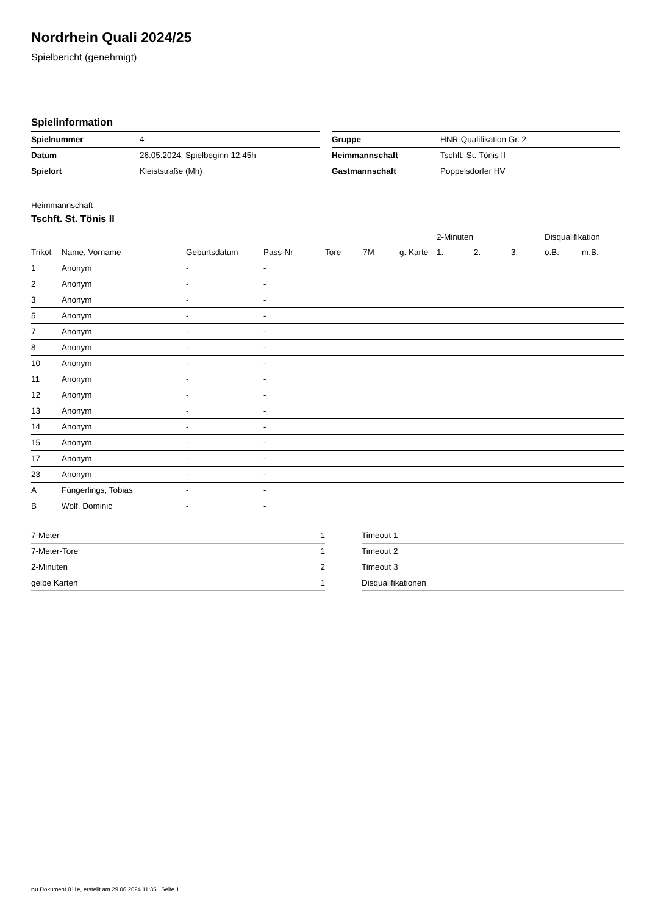Nordrhein Quali 2024/25
Spielbericht (genehmigt)
Spielinformation
| Spielnummer | 4 |
| Datum | 26.05.2024, Spielbeginn 12:45h |
| Spielort | Kleiststraße (Mh) |
| Gruppe | HNR-Qualifikation Gr. 2 |
| Heimmannschaft | Tschft. St. Tönis II |
| Gastmannschaft | Poppelsdorfer HV |
Heimmannschaft
Tschft. St. Tönis II
| | | | | | | | 2-Minuten | | | Disqualifikation | |
| --- | --- | --- | --- | --- | --- | --- | --- | --- | --- | --- | --- |
| Trikot | Name, Vorname | Geburtsdatum | Pass-Nr | Tore | 7M | g. Karte | 1. | 2. | 3. | o.B. | m.B. |
| 1 | Anonym | - | - | | | | | | | | |
| 2 | Anonym | - | - | | | | | | | | |
| 3 | Anonym | - | - | | | | | | | | |
| 5 | Anonym | - | - | | | | | | | | |
| 7 | Anonym | - | - | | | | | | | | |
| 8 | Anonym | - | - | | | | | | | | |
| 10 | Anonym | - | - | | | | | | | | |
| 11 | Anonym | - | - | | | | | | | | |
| 12 | Anonym | - | - | | | | | | | | |
| 13 | Anonym | - | - | | | | | | | | |
| 14 | Anonym | - | - | | | | | | | | |
| 15 | Anonym | - | - | | | | | | | | |
| 17 | Anonym | - | - | | | | | | | | |
| 23 | Anonym | - | - | | | | | | | | |
| A | Füngerlings, Tobias | - | - | | | | | | | | |
| B | Wolf, Dominic | - | - | | | | | | | | |
| 7-Meter | 1 |
| 7-Meter-Tore | 1 |
| 2-Minuten | 2 |
| gelbe Karten | 1 |
| Timeout 1 |
| Timeout 2 |
| Timeout 3 |
| Disqualifikationen |
nu.Dokument 011e, erstellt am 29.06.2024 11:35 | Seite 1